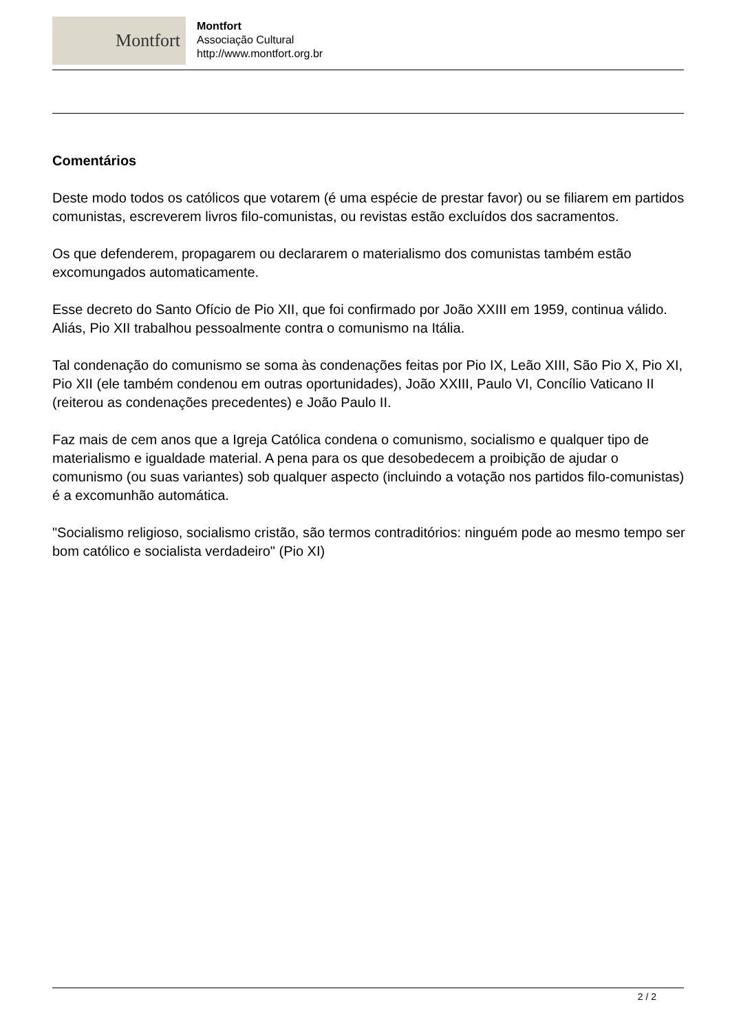Montfort
Montfort
Associação Cultural
http://www.montfort.org.br
Comentários
Deste modo todos os católicos que votarem (é uma espécie de prestar favor) ou se filiarem em partidos comunistas, escreverem livros filo-comunistas, ou revistas estão excluídos dos sacramentos.
Os que defenderem, propagarem ou declararem o materialismo dos comunistas também estão excomungados automaticamente.
Esse decreto do Santo Ofício de Pio XII, que foi confirmado por João XXIII em 1959, continua válido. Aliás, Pio XII trabalhou pessoalmente contra o comunismo na Itália.
Tal condenação do comunismo se soma às condenações feitas por Pio IX, Leão XIII, São Pio X, Pio XI, Pio XII (ele também condenou em outras oportunidades), João XXIII, Paulo VI, Concílio Vaticano II (reiterou as condenações precedentes) e João Paulo II.
Faz mais de cem anos que a Igreja Católica condena o comunismo, socialismo e qualquer tipo de materialismo e igualdade material. A pena para os que desobedecem a proibição de ajudar o comunismo (ou suas variantes) sob qualquer aspecto (incluindo a votação nos partidos filo-comunistas) é a excomunhão automática.
"Socialismo religioso, socialismo cristão, são termos contraditórios: ninguém pode ao mesmo tempo ser bom católico e socialista verdadeiro" (Pio XI)
2 / 2